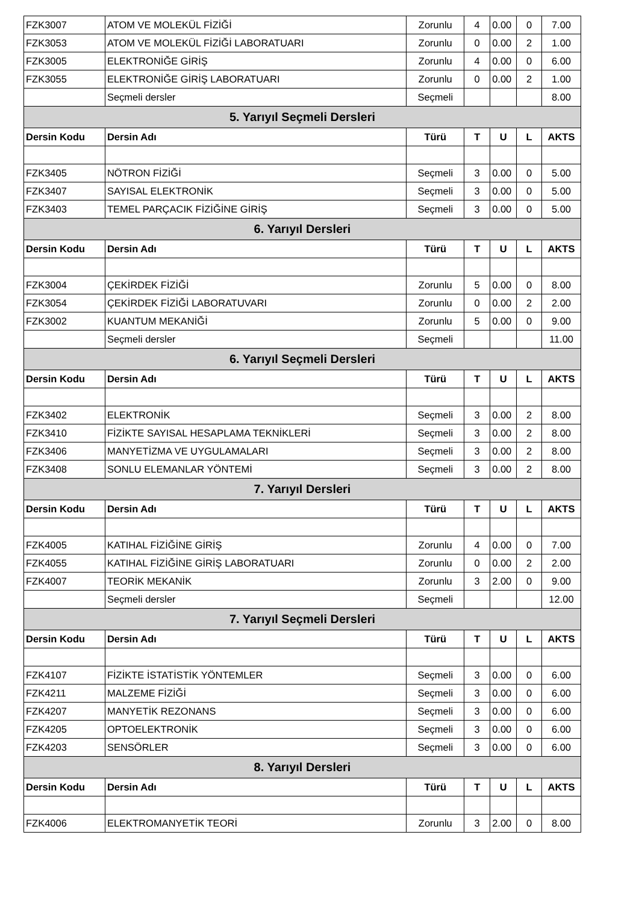| FZK3007 | ATOM VE MOLEKÜL FİZİĞİ | Zorunlu | 4 | 0.00 | 0 | 7.00 |
| FZK3053 | ATOM VE MOLEKÜL FİZİĞİ LABORATUARI | Zorunlu | 0 | 0.00 | 2 | 1.00 |
| FZK3005 | ELEKTRONİĞE GİRİŞ | Zorunlu | 4 | 0.00 | 0 | 6.00 |
| FZK3055 | ELEKTRONİĞE GİRİŞ LABORATUARI | Zorunlu | 0 | 0.00 | 2 | 1.00 |
| | Seçmeli dersler | Seçmeli | | | | 8.00 |
| 5. Yarıyıl Seçmeli Dersleri | | | | | | |
| Dersin Kodu | Dersin Adı | Türü | T | U | L | AKTS |
| FZK3405 | NÖTRON FİZİĞİ | Seçmeli | 3 | 0.00 | 0 | 5.00 |
| FZK3407 | SAYISAL ELEKTRONİK | Seçmeli | 3 | 0.00 | 0 | 5.00 |
| FZK3403 | TEMEL PARÇACIK FİZİĞİNE GİRİŞ | Seçmeli | 3 | 0.00 | 0 | 5.00 |
| 6. Yarıyıl Dersleri | | | | | | |
| Dersin Kodu | Dersin Adı | Türü | T | U | L | AKTS |
| FZK3004 | ÇEKİRDEK FİZİĞİ | Zorunlu | 5 | 0.00 | 0 | 8.00 |
| FZK3054 | ÇEKİRDEK FİZİĞİ LABORATUVARI | Zorunlu | 0 | 0.00 | 2 | 2.00 |
| FZK3002 | KUANTUM MEKANİĞİ | Zorunlu | 5 | 0.00 | 0 | 9.00 |
| | Seçmeli dersler | Seçmeli | | | | 11.00 |
| 6. Yarıyıl Seçmeli Dersleri | | | | | | |
| Dersin Kodu | Dersin Adı | Türü | T | U | L | AKTS |
| FZK3402 | ELEKTRONİK | Seçmeli | 3 | 0.00 | 2 | 8.00 |
| FZK3410 | FİZİKTE SAYISAL HESAPLAMA TEKNİKLERİ | Seçmeli | 3 | 0.00 | 2 | 8.00 |
| FZK3406 | MANYETİZMA VE UYGULAMALARI | Seçmeli | 3 | 0.00 | 2 | 8.00 |
| FZK3408 | SONLU ELEMANLAR YÖNTEMİ | Seçmeli | 3 | 0.00 | 2 | 8.00 |
| 7. Yarıyıl Dersleri | | | | | | |
| Dersin Kodu | Dersin Adı | Türü | T | U | L | AKTS |
| FZK4005 | KATIHAL FİZİĞİNE GİRİŞ | Zorunlu | 4 | 0.00 | 0 | 7.00 |
| FZK4055 | KATIHAL FİZİĞİNE GİRİŞ LABORATUARI | Zorunlu | 0 | 0.00 | 2 | 2.00 |
| FZK4007 | TEORİK MEKANİK | Zorunlu | 3 | 2.00 | 0 | 9.00 |
| | Seçmeli dersler | Seçmeli | | | | 12.00 |
| 7. Yarıyıl Seçmeli Dersleri | | | | | | |
| Dersin Kodu | Dersin Adı | Türü | T | U | L | AKTS |
| FZK4107 | FİZİKTE İSTATİSTİK YÖNTEMLER | Seçmeli | 3 | 0.00 | 0 | 6.00 |
| FZK4211 | MALZEME FİZİĞİ | Seçmeli | 3 | 0.00 | 0 | 6.00 |
| FZK4207 | MANYETİK REZONANS | Seçmeli | 3 | 0.00 | 0 | 6.00 |
| FZK4205 | OPTOELEKTRONİK | Seçmeli | 3 | 0.00 | 0 | 6.00 |
| FZK4203 | SENSÖRLER | Seçmeli | 3 | 0.00 | 0 | 6.00 |
| 8. Yarıyıl Dersleri | | | | | | |
| Dersin Kodu | Dersin Adı | Türü | T | U | L | AKTS |
| FZK4006 | ELEKTROMANYETİK TEORİ | Zorunlu | 3 | 2.00 | 0 | 8.00 |